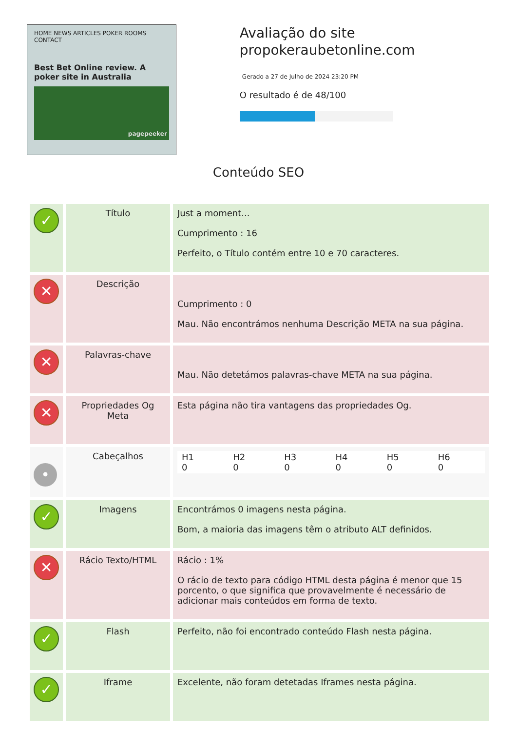HOME NEWS ARTICLES POKER ROOMS CONTACT
Best Bet Online review. A poker site in Australia
pagepeeker
Avaliação do site propokeraubetonline.com
Gerado a 27 de Julho de 2024 23:20 PM
O resultado é de 48/100
Conteúdo SEO
| ✓ | Título | Just a moment... Cumprimento : 16 Perfeito, o Título contém entre 10 e 70 caracteres. |
| ✕ | Descrição | Cumprimento : 0 Mau. Não encontrámos nenhuma Descrição META na sua página. |
| ✕ | Palavras-chave | Mau. Não detetámos palavras-chave META na sua página. |
| ✕ | Propriedades Og Meta | Esta página não tira vantagens das propriedades Og. |
| • | Cabeçalhos | / H1 0 / H2 0 / H3 0 / H4 0 / H5 0 / H6 0 / |
| ✓ | Imagens | Encontrámos 0 imagens nesta página. Bom, a maioria das imagens têm o atributo ALT definidos. |
| ✕ | Rácio Texto/HTML | Rácio : 1% O rácio de texto para código HTML desta página é menor que 15 porcento, o que significa que provavelmente é necessário de adicionar mais conteúdos em forma de texto. |
| ✓ | Flash | Perfeito, não foi encontrado conteúdo Flash nesta página. |
| ✓ | Iframe | Excelente, não foram detetadas Iframes nesta página. |